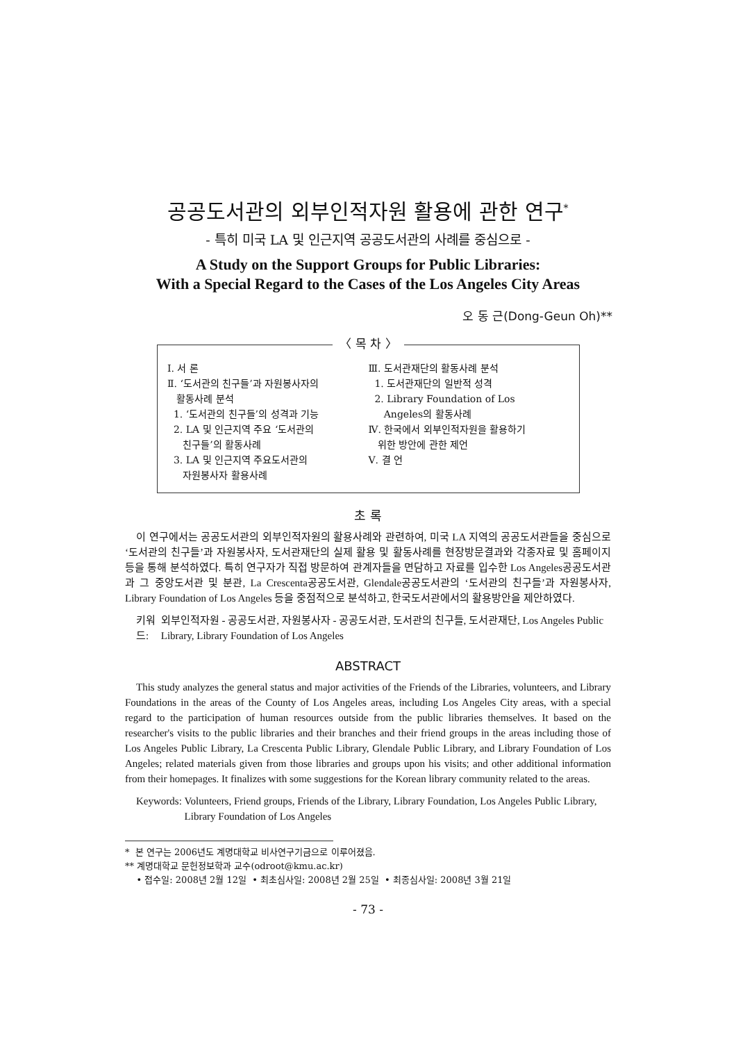공공도서관의 외부인적자원 활용에 관한 연구<sup>*</sup>
- 특히 미국 LA 및 인근지역 공공도서관의 사례를 중심으로 -
A Study on the Support Groups for Public Libraries:
With a Special Regard to the Cases of the Los Angeles City Areas
오 동 근(Dong-Geun Oh)**
〈 목 차 〉
Ⅰ. 서 론
Ⅱ. ‘도서관의 친구들’과 자원봉사자의
활동사례 분석
1. ‘도서관의 친구들’의 성격과 기능
2. LA 및 인근지역 주요 ‘도서관의
친구들’의 활동사례
3. LA 및 인근지역 주요도서관의
자원봉사자 활용사례
Ⅲ. 도서관재단의 활동사례 분석
1. 도서관재단의 일반적 성격
2. Library Foundation of Los
Angeles의 활동사례
Ⅳ. 한국에서 외부인적자원을 활용하기
위한 방안에 관한 제언
Ⅴ. 결 언
초 록
이 연구에서는 공공도서관의 외부인적자원의 활용사례와 관련하여, 미국 LA 지역의 공공도서관들을 중심으로 ‘도서관의 친구들’과 자원봉사자, 도서관재단의 실제 활용 및 활동사례를 현장방문결과와 각종자료 및 홈페이지 등을 통해 분석하였다. 특히 연구자가 직접 방문하여 관계자들을 면담하고 자료를 입수한 Los Angeles공공도서관과 그 중앙도서관 및 분관, La Crescenta공공도서관, Glendale공공도서관의 ‘도서관의 친구들’과 자원봉사자, Library Foundation of Los Angeles 등을 중점적으로 분석하고, 한국도서관에서의 활용방안을 제안하였다.
키워드: 외부인적자원 - 공공도서관, 자원봉사자 - 공공도서관, 도서관의 친구들, 도서관재단, Los Angeles Public Library, Library Foundation of Los Angeles
ABSTRACT
This study analyzes the general status and major activities of the Friends of the Libraries, volunteers, and Library Foundations in the areas of the County of Los Angeles areas, including Los Angeles City areas, with a special regard to the participation of human resources outside from the public libraries themselves. It based on the researcher's visits to the public libraries and their branches and their friend groups in the areas including those of Los Angeles Public Library, La Crescenta Public Library, Glendale Public Library, and Library Foundation of Los Angeles; related materials given from those libraries and groups upon his visits; and other additional information from their homepages. It finalizes with some suggestions for the Korean library community related to the areas.
Keywords: Volunteers, Friend groups, Friends of the Library, Library Foundation, Los Angeles Public Library, Library Foundation of Los Angeles
* 본 연구는 2006년도 계명대학교 비사연구기금으로 이루어졌음.
** 계명대학교 문헌정보학과 교수(odroot@kmu.ac.kr)
• 접수일: 2008년 2월 12일 • 최초심사일: 2008년 2월 25일 • 최종심사일: 2008년 3월 21일
- 73 -